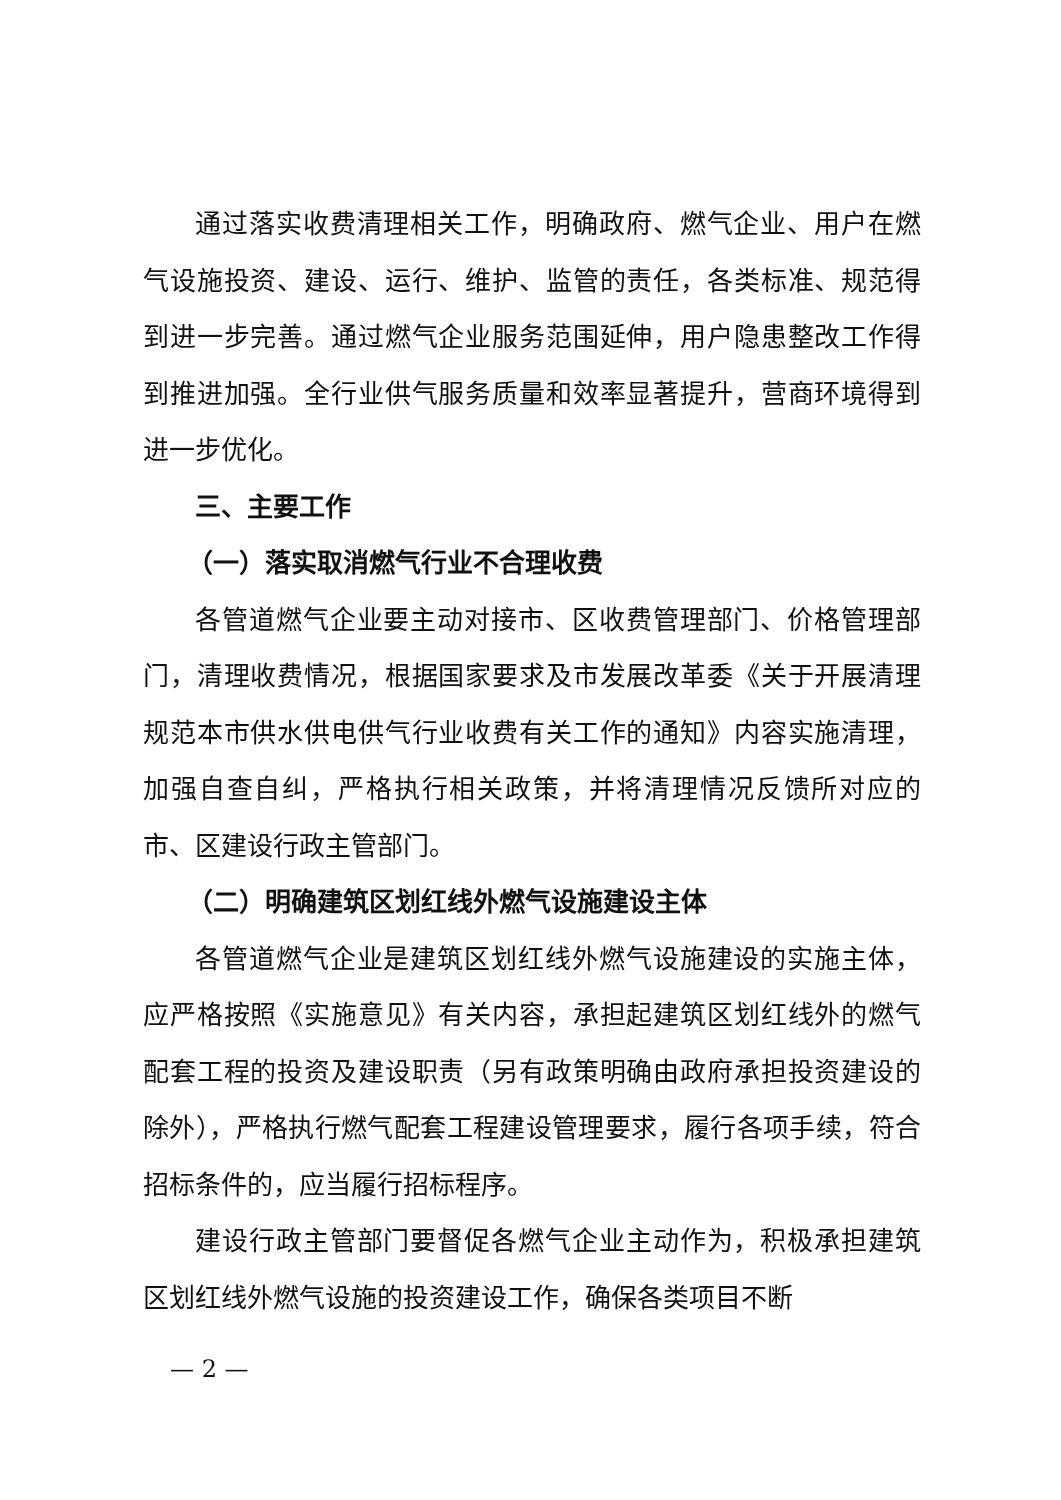通过落实收费清理相关工作，明确政府、燃气企业、用户在燃气设施投资、建设、运行、维护、监管的责任，各类标准、规范得到进一步完善。通过燃气企业服务范围延伸，用户隐患整改工作得到推进加强。全行业供气服务质量和效率显著提升，营商环境得到进一步优化。
三、主要工作
（一）落实取消燃气行业不合理收费
各管道燃气企业要主动对接市、区收费管理部门、价格管理部门，清理收费情况，根据国家要求及市发展改革委《关于开展清理规范本市供水供电供气行业收费有关工作的通知》内容实施清理，加强自查自纠，严格执行相关政策，并将清理情况反馈所对应的市、区建设行政主管部门。
（二）明确建筑区划红线外燃气设施建设主体
各管道燃气企业是建筑区划红线外燃气设施建设的实施主体，应严格按照《实施意见》有关内容，承担起建筑区划红线外的燃气配套工程的投资及建设职责（另有政策明确由政府承担投资建设的除外），严格执行燃气配套工程建设管理要求，履行各项手续，符合招标条件的，应当履行招标程序。
建设行政主管部门要督促各燃气企业主动作为，积极承担建筑区划红线外燃气设施的投资建设工作，确保各类项目不断
— 2 —